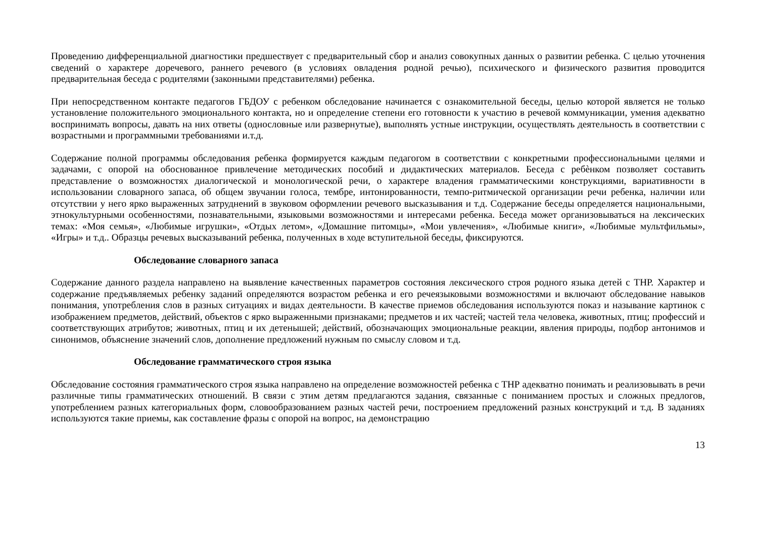Проведению дифференциальной диагностики предшествует с предварительный сбор и анализ совокупных данных о развитии ребенка. С целью уточнения сведений о характере доречевого, раннего речевого (в условиях овладения родной речью), психического и физического развития проводится предварительная беседа с родителями (законными представителями) ребенка.
При непосредственном контакте педагогов ГБДОУ с ребенком обследование начинается с ознакомительной беседы, целью которой является не только установление положительного эмоционального контакта, но и определение степени его готовности к участию в речевой коммуникации, умения адекватно воспринимать вопросы, давать на них ответы (однословные или развернутые), выполнять устные инструкции, осуществлять деятельность в соответствии с возрастными и программными требованиями и.т.д.
Содержание полной программы обследования ребенка формируется каждым педагогом в соответствии с конкретными профессиональными целями и задачами, с опорой на обоснованное привлечение методических пособий и дидактических материалов. Беседа с ребѐнком позволяет составить представление о возможностях диалогической и монологической речи, о характере владения грамматическими конструкциями, вариативности в использовании словарного запаса, об общем звучании голоса, тембре, интонированности, темпо-ритмической организации речи ребенка, наличии или отсутствии у него ярко выраженных затруднений в звуковом оформлении речевого высказывания и т.д. Содержание беседы определяется национальными, этнокультурными особенностями, познавательными, языковыми возможностями и интересами ребенка. Беседа может организовываться на лексических темах: «Моя семья», «Любимые игрушки», «Отдых летом», «Домашние питомцы», «Мои увлечения», «Любимые книги», «Любимые мультфильмы», «Игры» и т.д.. Образцы речевых высказываний ребенка, полученных в ходе вступительной беседы, фиксируются.
Обследование словарного запаса
Содержание данного раздела направлено на выявление качественных параметров состояния лексического строя родного языка детей с ТНР. Характер и содержание предъявляемых ребенку заданий определяются возрастом ребенка и его речеязыковыми возможностями и включают обследование навыков понимания, употребления слов в разных ситуациях и видах деятельности. В качестве приемов обследования используются показ и называние картинок с изображением предметов, действий, объектов с ярко выраженными признаками; предметов и их частей; частей тела человека, животных, птиц; профессий и соответствующих атрибутов; животных, птиц и их детенышей; действий, обозначающих эмоциональные реакции, явления природы, подбор антонимов и синонимов, объяснение значений слов, дополнение предложений нужным по смыслу словом и т.д.
Обследование грамматического строя языка
Обследование состояния грамматического строя языка направлено на определение возможностей ребенка с ТНР адекватно понимать и реализовывать в речи различные типы грамматических отношений. В связи с этим детям предлагаются задания, связанные с пониманием простых и сложных предлогов, употреблением разных категориальных форм, словообразованием разных частей речи, построением предложений разных конструкций и т.д. В заданиях используются такие приемы, как составление фразы с опорой на вопрос, на демонстрацию
13